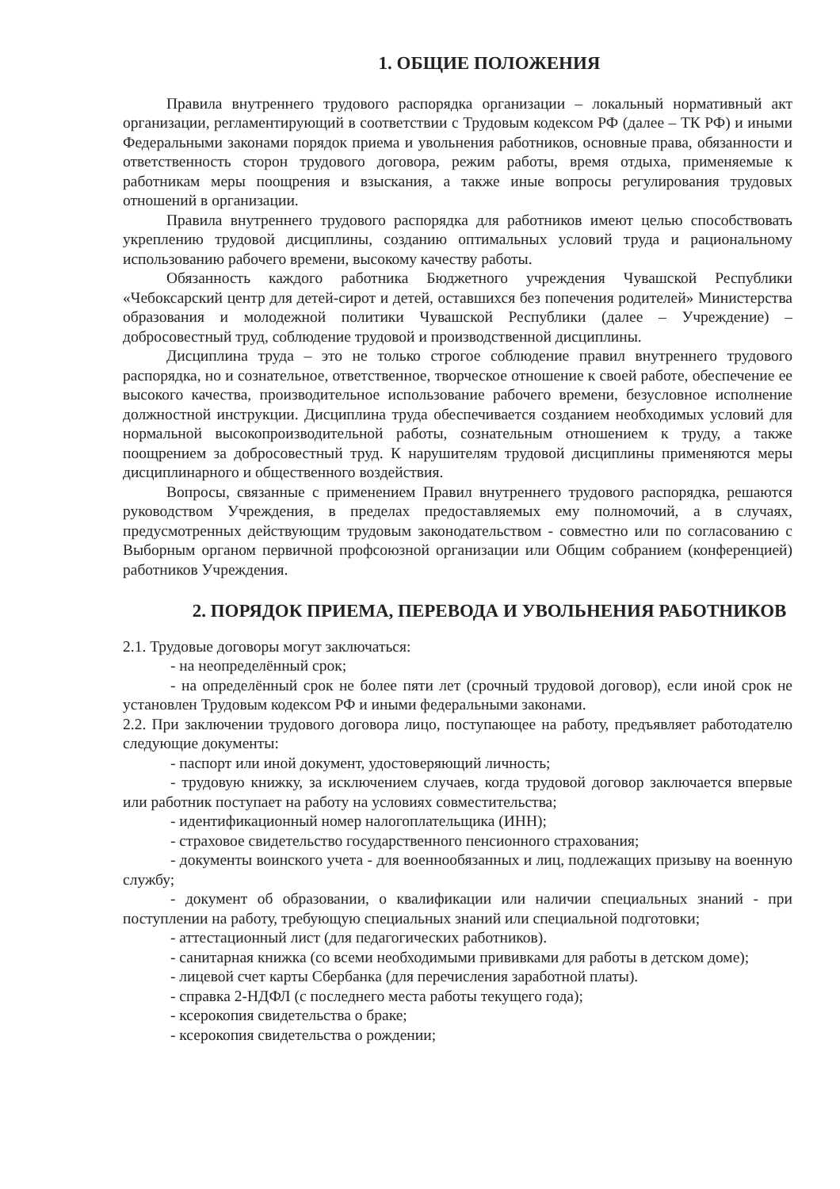1. ОБЩИЕ ПОЛОЖЕНИЯ
Правила внутреннего трудового распорядка организации – локальный нормативный акт организации, регламентирующий в соответствии с Трудовым кодексом РФ (далее – ТК РФ) и иными Федеральными законами порядок приема и увольнения работников, основные права, обязанности и ответственность сторон трудового договора, режим работы, время отдыха, применяемые к работникам меры поощрения и взыскания, а также иные вопросы регулирования трудовых отношений в организации.
Правила внутреннего трудового распорядка для работников имеют целью способствовать укреплению трудовой дисциплины, созданию оптимальных условий труда и рациональному использованию рабочего времени, высокому качеству работы.
Обязанность каждого работника Бюджетного учреждения Чувашской Республики «Чебоксарский центр для детей-сирот и детей, оставшихся без попечения родителей» Министерства образования и молодежной политики Чувашской Республики (далее – Учреждение) – добросовестный труд, соблюдение трудовой и производственной дисциплины.
Дисциплина труда – это не только строгое соблюдение правил внутреннего трудового распорядка, но и сознательное, ответственное, творческое отношение к своей работе, обеспечение ее высокого качества, производительное использование рабочего времени, безусловное исполнение должностной инструкции. Дисциплина труда обеспечивается созданием необходимых условий для нормальной высокопроизводительной работы, сознательным отношением к труду, а также поощрением за добросовестный труд. К нарушителям трудовой дисциплины применяются меры дисциплинарного и общественного воздействия.
Вопросы, связанные с применением Правил внутреннего трудового распорядка, решаются руководством Учреждения, в пределах предоставляемых ему полномочий, а в случаях, предусмотренных действующим трудовым законодательством - совместно или по согласованию с Выборным органом первичной профсоюзной организации или Общим собранием (конференцией) работников Учреждения.
2. ПОРЯДОК ПРИЕМА, ПЕРЕВОДА И УВОЛЬНЕНИЯ РАБОТНИКОВ
2.1. Трудовые договоры могут заключаться:
- на неопределённый срок;
- на определённый срок не более пяти лет (срочный трудовой договор), если иной срок не установлен Трудовым кодексом РФ и иными федеральными законами.
2.2. При заключении трудового договора лицо, поступающее на работу, предъявляет работодателю следующие документы:
- паспорт или иной документ, удостоверяющий личность;
- трудовую книжку, за исключением случаев, когда трудовой договор заключается впервые или работник поступает на работу на условиях совместительства;
- идентификационный номер налогоплательщика (ИНН);
- страховое свидетельство государственного пенсионного страхования;
- документы воинского учета - для военнообязанных и лиц, подлежащих призыву на военную службу;
- документ об образовании, о квалификации или наличии специальных знаний - при поступлении на работу, требующую специальных знаний или специальной подготовки;
- аттестационный лист (для педагогических работников).
- санитарная книжка (со всеми необходимыми прививками для работы в детском доме);
- лицевой счет карты Сбербанка (для перечисления заработной платы).
- справка 2-НДФЛ (с последнего места работы текущего года);
- ксерокопия свидетельства о браке;
- ксерокопия свидетельства о рождении;